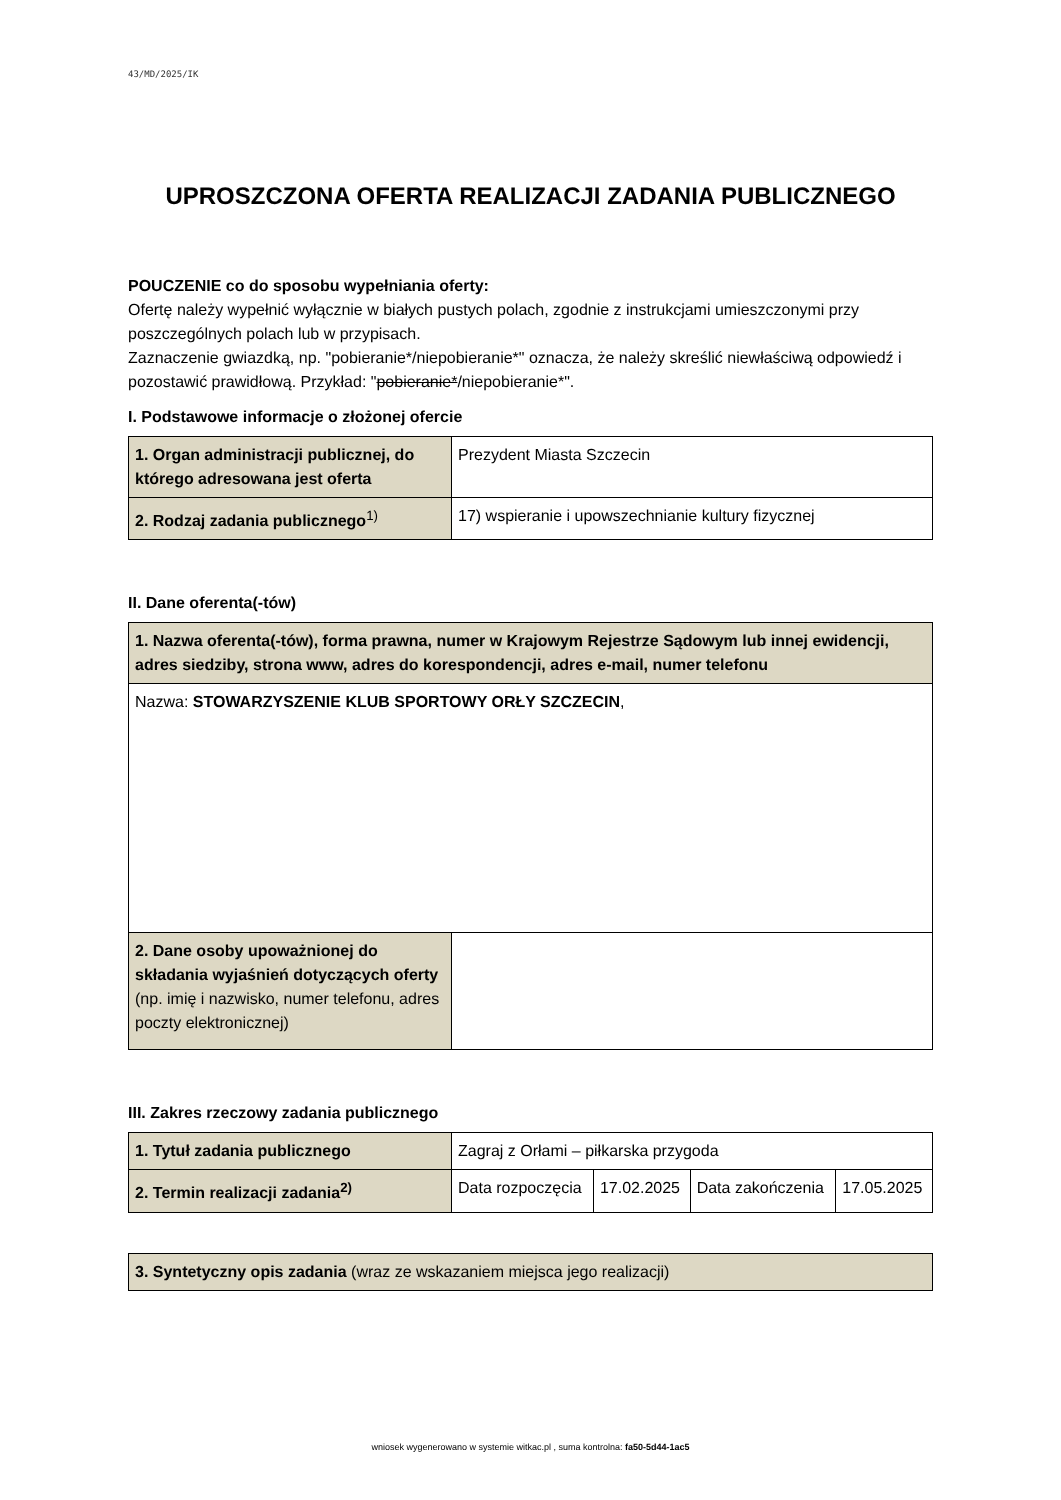43/MD/2025/IK
UPROSZCZONA OFERTA REALIZACJI ZADANIA PUBLICZNEGO
POUCZENIE co do sposobu wypełniania oferty:
Ofertę należy wypełnić wyłącznie w białych pustych polach, zgodnie z instrukcjami umieszczonymi przy poszczególnych polach lub w przypisach.
Zaznaczenie gwiazdką, np. "pobieranie*/niepobieranie*" oznacza, że należy skreślić niewłaściwą odpowiedź i pozostawić prawidłową. Przykład: "pobieranie*/niepobieranie*".
I. Podstawowe informacje o złożonej ofercie
| 1. Organ administracji publicznej, do którego adresowana jest oferta | Prezydent Miasta Szczecin |
| 2. Rodzaj zadania publicznego<sup>1)</sup> | 17) wspieranie i upowszechnianie kultury fizycznej |
II. Dane oferenta(-tów)
| 1. Nazwa oferenta(-tów), forma prawna, numer w Krajowym Rejestrze Sądowym lub innej ewidencji, adres siedziby, strona www, adres do korespondencji, adres e-mail, numer telefonu | |
| Nazwa: STOWARZYSZENIE KLUB SPORTOWY ORŁY SZCZECIN , | |
| 2. Dane osoby upoważnionej do składania wyjaśnień dotyczących oferty (np. imię i nazwisko, numer telefonu, adres poczty elektronicznej) | |
III. Zakres rzeczowy zadania publicznego
| 1. Tytuł zadania publicznego | Zagraj z Orłami – piłkarska przygoda | | | |
| 2. Termin realizacji zadania<sup>2)</sup> | Data rozpoczęcia | 17.02.2025 | Data zakończenia | 17.05.2025 |
| 3. Syntetyczny opis zadania (wraz ze wskazaniem miejsca jego realizacji) |
wniosek wygenerowano w systemie witkac.pl , suma kontrolna: fa50-5d44-1ac5